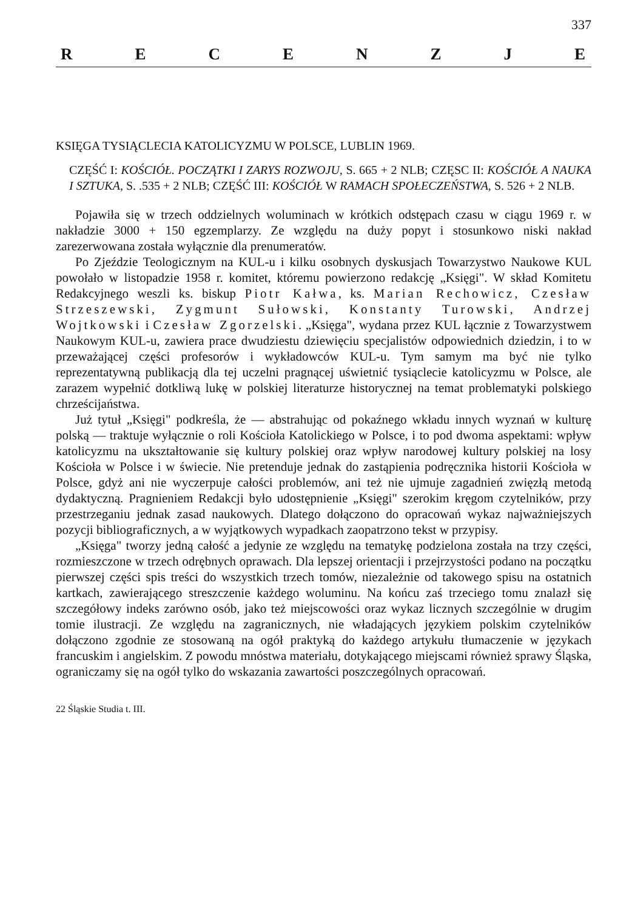337
RECENZJE
KSIĘGA TYSIĄCLECIA KATOLICYZMU W POLSCE, LUBLIN 1969.
CZĘŚĆ I: KOŚCIÓŁ. POCZĄTKI I ZARYS ROZWOJU, S. 665 + 2 NLB; CZĘSC II: KOŚCIÓŁ A NAUKA I SZTUKA, S. .535 + 2 NLB; CZĘŚĆ III: KOŚCIÓŁ W RAMACH SPOŁECZEŃSTWA, S. 526 + 2 NLB.
Pojawiła się w trzech oddzielnych woluminach w krótkich odstępach czasu w ciągu 1969 r. w nakładzie 3000 + 150 egzemplarzy. Ze względu na duży popyt i stosunkowo niski nakład zarezerwowana została wyłącznie dla prenumeratów.
Po Zjeździe Teologicznym na KUL-u i kilku osobnych dyskusjach Towarzystwo Naukowe KUL powołało w listopadzie 1958 r. komitet, któremu powierzono redakcję „Księgi". W skład Komitetu Redakcyjnego weszli ks. biskup Piotr Kałwa, ks. Marian Rechowicz, Czesław Strzeszewski, Zygmunt Sułowski, Konstanty Turowski, Andrzej Wojtkowski i Czesław Zgorzelski. „Księga", wydana przez KUL łącznie z Towarzystwem Naukowym KUL-u, zawiera prace dwudziestu dziewięciu specjalistów odpowiednich dziedzin, i to w przeważającej części profesorów i wykładowców KUL-u. Tym samym ma być nie tylko reprezentatywną publikacją dla tej uczelni pragnącej uświetnić tysiąclecie katolicyzmu w Polsce, ale zarazem wypełnić dotkliwą lukę w polskiej literaturze historycznej na temat problematyki polskiego chrześcijaństwa.
Już tytuł „Księgi" podkreśla, że — abstrahując od pokaźnego wkładu innych wyznań w kulturę polską — traktuje wyłącznie o roli Kościoła Katolickiego w Polsce, i to pod dwoma aspektami: wpływ katolicyzmu na ukształtowanie się kultury polskiej oraz wpływ narodowej kultury polskiej na losy Kościoła w Polsce i w świecie. Nie pretenduje jednak do zastąpienia podręcznika historii Kościoła w Polsce, gdyż ani nie wyczerpuje całości problemów, ani też nie ujmuje zagadnień zwięzłą metodą dydaktyczną. Pragnieniem Redakcji było udostępnienie „Księgi" szerokim kręgom czytelników, przy przestrzeganiu jednak zasad naukowych. Dlatego dołączono do opracowań wykaz najważniejszych pozycji bibliograficznych, a w wyjątkowych wypadkach zaopatrzono tekst w przypisy.
„Księga" tworzy jedną całość a jedynie ze względu na tematykę podzielona została na trzy części, rozmieszczone w trzech odrębnych oprawach. Dla lepszej orientacji i przejrzystości podano na początku pierwszej części spis treści do wszystkich trzech tomów, niezależnie od takowego spisu na ostatnich kartkach, zawierającego streszczenie każdego woluminu. Na końcu zaś trzeciego tomu znalazł się szczegółowy indeks zarówno osób, jako też miejscowości oraz wykaz licznych szczególnie w drugim tomie ilustracji. Ze względu na zagranicznych, nie władających językiem polskim czytelników dołączono zgodnie ze stosowaną na ogół praktyką do każdego artykułu tłumaczenie w językach francuskim i angielskim. Z powodu mnóstwa materiału, dotykającego miejscami również sprawy Śląska, ograniczamy się na ogół tylko do wskazania zawartości poszczególnych opracowań.
22 Śląskie Studia t. III.